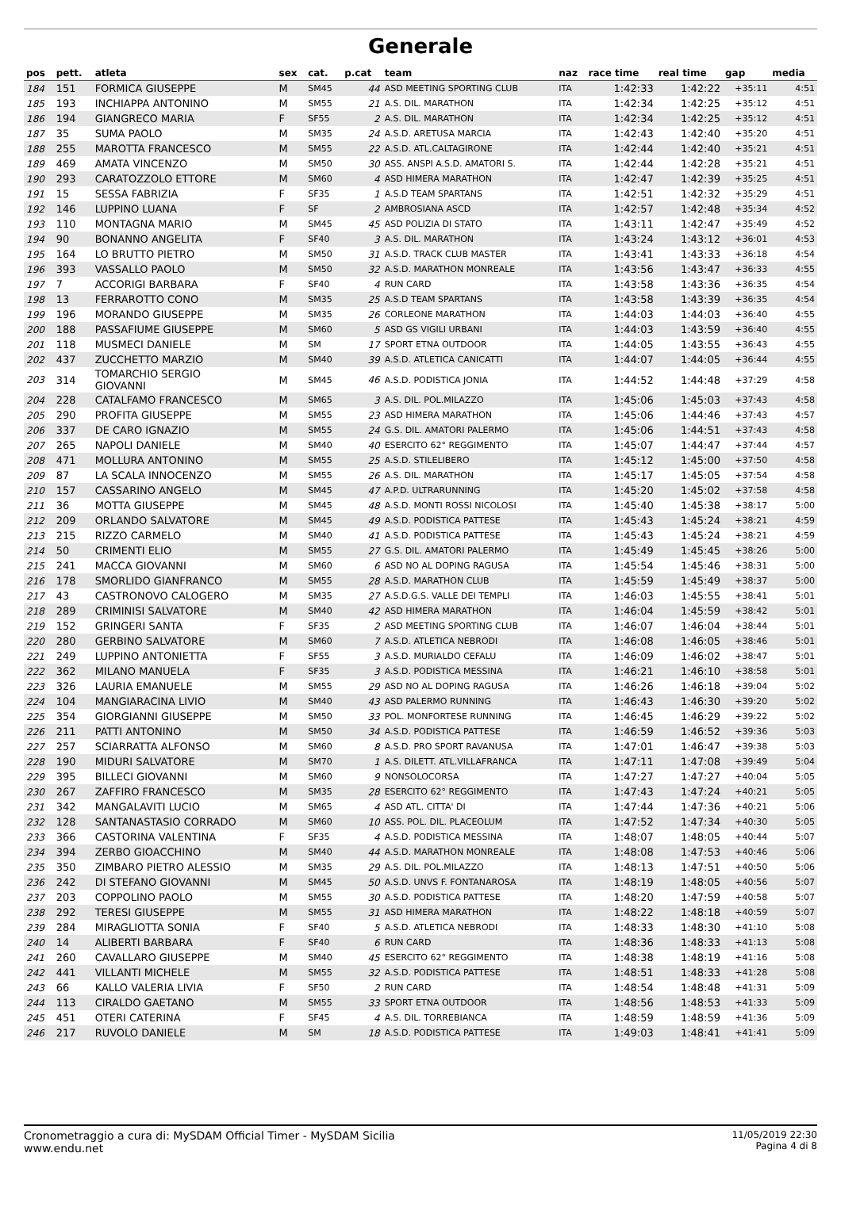Generale
| pos | pett. | atleta | sex | cat. | p.cat | team | naz | race time | real time | gap | media |
| --- | --- | --- | --- | --- | --- | --- | --- | --- | --- | --- | --- |
| 184 | 151 | FORMICA GIUSEPPE | M | SM45 | 44 | ASD MEETING SPORTING CLUB | ITA | 1:42:33 | 1:42:22 | +35:11 | 4:51 |
| 185 | 193 | INCHIAPPA ANTONINO | M | SM55 | 21 | A.S. DIL. MARATHON | ITA | 1:42:34 | 1:42:25 | +35:12 | 4:51 |
| 186 | 194 | GIANGRECO MARIA | F | SF55 | 2 | A.S. DIL. MARATHON | ITA | 1:42:34 | 1:42:25 | +35:12 | 4:51 |
| 187 | 35 | SUMA PAOLO | M | SM35 | 24 | A.S.D. ARETUSA MARCIA | ITA | 1:42:43 | 1:42:40 | +35:20 | 4:51 |
| 188 | 255 | MAROTTA FRANCESCO | M | SM55 | 22 | A.S.D. ATL.CALTAGIRONE | ITA | 1:42:44 | 1:42:40 | +35:21 | 4:51 |
| 189 | 469 | AMATA VINCENZO | M | SM50 | 30 | ASS. ANSPI A.S.D. AMATORI S. | ITA | 1:42:44 | 1:42:28 | +35:21 | 4:51 |
| 190 | 293 | CARATOZZOLO ETTORE | M | SM60 | 4 | ASD HIMERA MARATHON | ITA | 1:42:47 | 1:42:39 | +35:25 | 4:51 |
| 191 | 15 | SESSA FABRIZIA | F | SF35 | 1 | A.S.D TEAM SPARTANS | ITA | 1:42:51 | 1:42:32 | +35:29 | 4:51 |
| 192 | 146 | LUPPINO LUANA | F | SF | 2 | AMBROSIANA ASCD | ITA | 1:42:57 | 1:42:48 | +35:34 | 4:52 |
| 193 | 110 | MONTAGNA MARIO | M | SM45 | 45 | ASD POLIZIA DI STATO | ITA | 1:43:11 | 1:42:47 | +35:49 | 4:52 |
| 194 | 90 | BONANNO ANGELITA | F | SF40 | 3 | A.S. DIL. MARATHON | ITA | 1:43:24 | 1:43:12 | +36:01 | 4:53 |
| 195 | 164 | LO BRUTTO PIETRO | M | SM50 | 31 | A.S.D. TRACK CLUB MASTER | ITA | 1:43:41 | 1:43:33 | +36:18 | 4:54 |
| 196 | 393 | VASSALLO PAOLO | M | SM50 | 32 | A.S.D. MARATHON MONREALE | ITA | 1:43:56 | 1:43:47 | +36:33 | 4:55 |
| 197 | 7 | ACCORIGI BARBARA | F | SF40 | 4 | RUN CARD | ITA | 1:43:58 | 1:43:36 | +36:35 | 4:54 |
| 198 | 13 | FERRAROTTO CONO | M | SM35 | 25 | A.S.D TEAM SPARTANS | ITA | 1:43:58 | 1:43:39 | +36:35 | 4:54 |
| 199 | 196 | MORANDO GIUSEPPE | M | SM35 | 26 | CORLEONE MARATHON | ITA | 1:44:03 | 1:44:03 | +36:40 | 4:55 |
| 200 | 188 | PASSAFIUME GIUSEPPE | M | SM60 | 5 | ASD GS VIGILI URBANI | ITA | 1:44:03 | 1:43:59 | +36:40 | 4:55 |
| 201 | 118 | MUSMECI DANIELE | M | SM | 17 | SPORT ETNA OUTDOOR | ITA | 1:44:05 | 1:43:55 | +36:43 | 4:55 |
| 202 | 437 | ZUCCHETTO MARZIO | M | SM40 | 39 | A.S.D. ATLETICA CANICATTI | ITA | 1:44:07 | 1:44:05 | +36:44 | 4:55 |
| 203 | 314 | TOMARCHIO SERGIO GIOVANNI | M | SM45 | 46 | A.S.D. PODISTICA JONIA | ITA | 1:44:52 | 1:44:48 | +37:29 | 4:58 |
| 204 | 228 | CATALFAMO FRANCESCO | M | SM65 | 3 | A.S. DIL. POL.MILAZZO | ITA | 1:45:06 | 1:45:03 | +37:43 | 4:58 |
| 205 | 290 | PROFITA GIUSEPPE | M | SM55 | 23 | ASD HIMERA MARATHON | ITA | 1:45:06 | 1:44:46 | +37:43 | 4:57 |
| 206 | 337 | DE CARO IGNAZIO | M | SM55 | 24 | G.S. DIL. AMATORI PALERMO | ITA | 1:45:06 | 1:44:51 | +37:43 | 4:58 |
| 207 | 265 | NAPOLI DANIELE | M | SM40 | 40 | ESERCITO 62° REGGIMENTO | ITA | 1:45:07 | 1:44:47 | +37:44 | 4:57 |
| 208 | 471 | MOLLURA ANTONINO | M | SM55 | 25 | A.S.D. STILELIBERO | ITA | 1:45:12 | 1:45:00 | +37:50 | 4:58 |
| 209 | 87 | LA SCALA INNOCENZO | M | SM55 | 26 | A.S. DIL. MARATHON | ITA | 1:45:17 | 1:45:05 | +37:54 | 4:58 |
| 210 | 157 | CASSARINO ANGELO | M | SM45 | 47 | A.P.D. ULTRARUNNING | ITA | 1:45:20 | 1:45:02 | +37:58 | 4:58 |
| 211 | 36 | MOTTA GIUSEPPE | M | SM45 | 48 | A.S.D. MONTI ROSSI NICOLOSI | ITA | 1:45:40 | 1:45:38 | +38:17 | 5:00 |
| 212 | 209 | ORLANDO SALVATORE | M | SM45 | 49 | A.S.D. PODISTICA PATTESE | ITA | 1:45:43 | 1:45:24 | +38:21 | 4:59 |
| 213 | 215 | RIZZO CARMELO | M | SM40 | 41 | A.S.D. PODISTICA PATTESE | ITA | 1:45:43 | 1:45:24 | +38:21 | 4:59 |
| 214 | 50 | CRIMENTI ELIO | M | SM55 | 27 | G.S. DIL. AMATORI PALERMO | ITA | 1:45:49 | 1:45:45 | +38:26 | 5:00 |
| 215 | 241 | MACCA GIOVANNI | M | SM60 | 6 | ASD NO AL DOPING RAGUSA | ITA | 1:45:54 | 1:45:46 | +38:31 | 5:00 |
| 216 | 178 | SMORLIDO GIANFRANCO | M | SM55 | 28 | A.S.D. MARATHON CLUB | ITA | 1:45:59 | 1:45:49 | +38:37 | 5:00 |
| 217 | 43 | CASTRONOVO CALOGERO | M | SM35 | 27 | A.S.D.G.S. VALLE DEI TEMPLI | ITA | 1:46:03 | 1:45:55 | +38:41 | 5:01 |
| 218 | 289 | CRIMINISI SALVATORE | M | SM40 | 42 | ASD HIMERA MARATHON | ITA | 1:46:04 | 1:45:59 | +38:42 | 5:01 |
| 219 | 152 | GRINGERI SANTA | F | SF35 | 2 | ASD MEETING SPORTING CLUB | ITA | 1:46:07 | 1:46:04 | +38:44 | 5:01 |
| 220 | 280 | GERBINO SALVATORE | M | SM60 | 7 | A.S.D. ATLETICA NEBRODI | ITA | 1:46:08 | 1:46:05 | +38:46 | 5:01 |
| 221 | 249 | LUPPINO ANTONIETTA | F | SF55 | 3 | A.S.D. MURIALDO CEFALU | ITA | 1:46:09 | 1:46:02 | +38:47 | 5:01 |
| 222 | 362 | MILANO MANUELA | F | SF35 | 3 | A.S.D. PODISTICA MESSINA | ITA | 1:46:21 | 1:46:10 | +38:58 | 5:01 |
| 223 | 326 | LAURIA EMANUELE | M | SM55 | 29 | ASD NO AL DOPING RAGUSA | ITA | 1:46:26 | 1:46:18 | +39:04 | 5:02 |
| 224 | 104 | MANGIARACINA LIVIO | M | SM40 | 43 | ASD PALERMO RUNNING | ITA | 1:46:43 | 1:46:30 | +39:20 | 5:02 |
| 225 | 354 | GIORGIANNI GIUSEPPE | M | SM50 | 33 | POL. MONFORTESE RUNNING | ITA | 1:46:45 | 1:46:29 | +39:22 | 5:02 |
| 226 | 211 | PATTI ANTONINO | M | SM50 | 34 | A.S.D. PODISTICA PATTESE | ITA | 1:46:59 | 1:46:52 | +39:36 | 5:03 |
| 227 | 257 | SCIARRATTA ALFONSO | M | SM60 | 8 | A.S.D. PRO SPORT RAVANUSA | ITA | 1:47:01 | 1:46:47 | +39:38 | 5:03 |
| 228 | 190 | MIDURI SALVATORE | M | SM70 | 1 | A.S. DILETT. ATL.VILLAFRANCA | ITA | 1:47:11 | 1:47:08 | +39:49 | 5:04 |
| 229 | 395 | BILLECI GIOVANNI | M | SM60 | 9 | NONSOLOCORSA | ITA | 1:47:27 | 1:47:27 | +40:04 | 5:05 |
| 230 | 267 | ZAFFIRO FRANCESCO | M | SM35 | 28 | ESERCITO 62° REGGIMENTO | ITA | 1:47:43 | 1:47:24 | +40:21 | 5:05 |
| 231 | 342 | MANGALAVITI LUCIO | M | SM65 | 4 | ASD ATL. CITTA' DI | ITA | 1:47:44 | 1:47:36 | +40:21 | 5:06 |
| 232 | 128 | SANTANASTASIO CORRADO | M | SM60 | 10 | ASS. POL. DIL. PLACEOLUM | ITA | 1:47:52 | 1:47:34 | +40:30 | 5:05 |
| 233 | 366 | CASTORINA VALENTINA | F | SF35 | 4 | A.S.D. PODISTICA MESSINA | ITA | 1:48:07 | 1:48:05 | +40:44 | 5:07 |
| 234 | 394 | ZERBO GIOACCHINO | M | SM40 | 44 | A.S.D. MARATHON MONREALE | ITA | 1:48:08 | 1:47:53 | +40:46 | 5:06 |
| 235 | 350 | ZIMBARO PIETRO ALESSIO | M | SM35 | 29 | A.S. DIL. POL.MILAZZO | ITA | 1:48:13 | 1:47:51 | +40:50 | 5:06 |
| 236 | 242 | DI STEFANO GIOVANNI | M | SM45 | 50 | A.S.D. UNVS F. FONTANAROSA | ITA | 1:48:19 | 1:48:05 | +40:56 | 5:07 |
| 237 | 203 | COPPOLINO PAOLO | M | SM55 | 30 | A.S.D. PODISTICA PATTESE | ITA | 1:48:20 | 1:47:59 | +40:58 | 5:07 |
| 238 | 292 | TERESI GIUSEPPE | M | SM55 | 31 | ASD HIMERA MARATHON | ITA | 1:48:22 | 1:48:18 | +40:59 | 5:07 |
| 239 | 284 | MIRAGLIOTTA SONIA | F | SF40 | 5 | A.S.D. ATLETICA NEBRODI | ITA | 1:48:33 | 1:48:30 | +41:10 | 5:08 |
| 240 | 14 | ALIBERTI BARBARA | F | SF40 | 6 | RUN CARD | ITA | 1:48:36 | 1:48:33 | +41:13 | 5:08 |
| 241 | 260 | CAVALLARO GIUSEPPE | M | SM40 | 45 | ESERCITO 62° REGGIMENTO | ITA | 1:48:38 | 1:48:19 | +41:16 | 5:08 |
| 242 | 441 | VILLANTI MICHELE | M | SM55 | 32 | A.S.D. PODISTICA PATTESE | ITA | 1:48:51 | 1:48:33 | +41:28 | 5:08 |
| 243 | 66 | KALLO VALERIA LIVIA | F | SF50 | 2 | RUN CARD | ITA | 1:48:54 | 1:48:48 | +41:31 | 5:09 |
| 244 | 113 | CIRALDO GAETANO | M | SM55 | 33 | SPORT ETNA OUTDOOR | ITA | 1:48:56 | 1:48:53 | +41:33 | 5:09 |
| 245 | 451 | OTERI CATERINA | F | SF45 | 4 | A.S. DIL. TORREBIANCA | ITA | 1:48:59 | 1:48:59 | +41:36 | 5:09 |
| 246 | 217 | RUVOLO DANIELE | M | SM | 18 | A.S.D. PODISTICA PATTESE | ITA | 1:49:03 | 1:48:41 | +41:41 | 5:09 |
Cronometraggio a cura di: MySDAM Official Timer - MySDAM Sicilia
www.endu.net
11/05/2019 22:30
Pagina 4 di 8